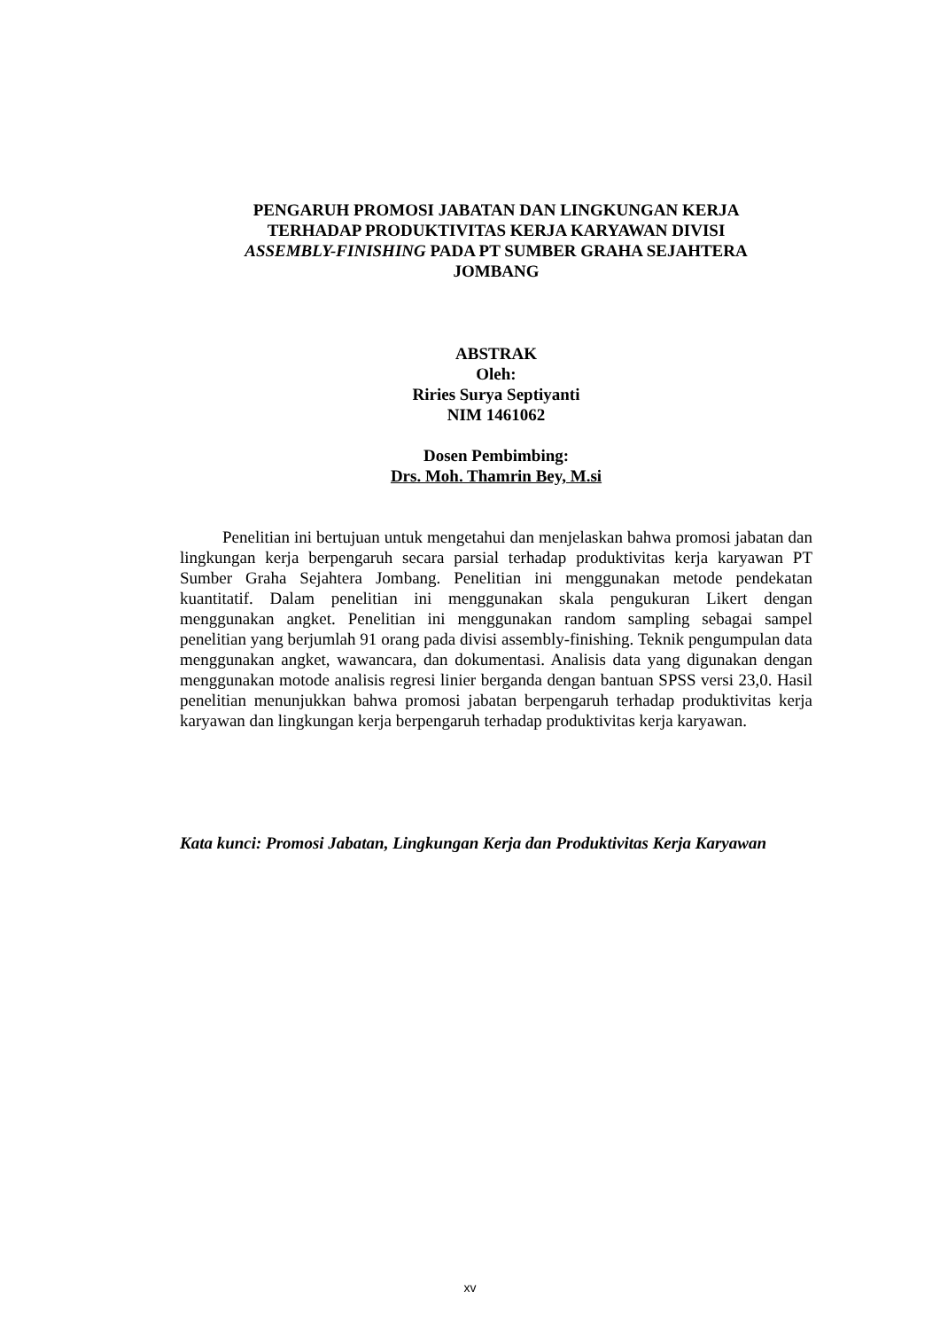PENGARUH PROMOSI JABATAN DAN LINGKUNGAN KERJA
TERHADAP PRODUKTIVITAS KERJA KARYAWAN DIVISI
ASSEMBLY-FINISHING PADA PT SUMBER GRAHA SEJAHTERA
JOMBANG
ABSTRAK
Oleh:
Riries Surya Septiyanti
NIM 1461062
Dosen Pembimbing:
Drs. Moh. Thamrin Bey, M.si
Penelitian ini bertujuan untuk mengetahui dan menjelaskan bahwa promosi jabatan dan lingkungan kerja berpengaruh secara parsial terhadap produktivitas kerja karyawan PT Sumber Graha Sejahtera Jombang. Penelitian ini menggunakan metode pendekatan kuantitatif. Dalam penelitian ini menggunakan skala pengukuran Likert dengan menggunakan angket. Penelitian ini menggunakan random sampling sebagai sampel penelitian yang berjumlah 91 orang pada divisi assembly-finishing. Teknik pengumpulan data menggunakan angket, wawancara, dan dokumentasi. Analisis data yang digunakan dengan menggunakan motode analisis regresi linier berganda dengan bantuan SPSS versi 23,0. Hasil penelitian menunjukkan bahwa promosi jabatan berpengaruh terhadap produktivitas kerja karyawan dan lingkungan kerja berpengaruh terhadap produktivitas kerja karyawan.
Kata kunci: Promosi Jabatan, Lingkungan Kerja dan Produktivitas Kerja Karyawan
xv